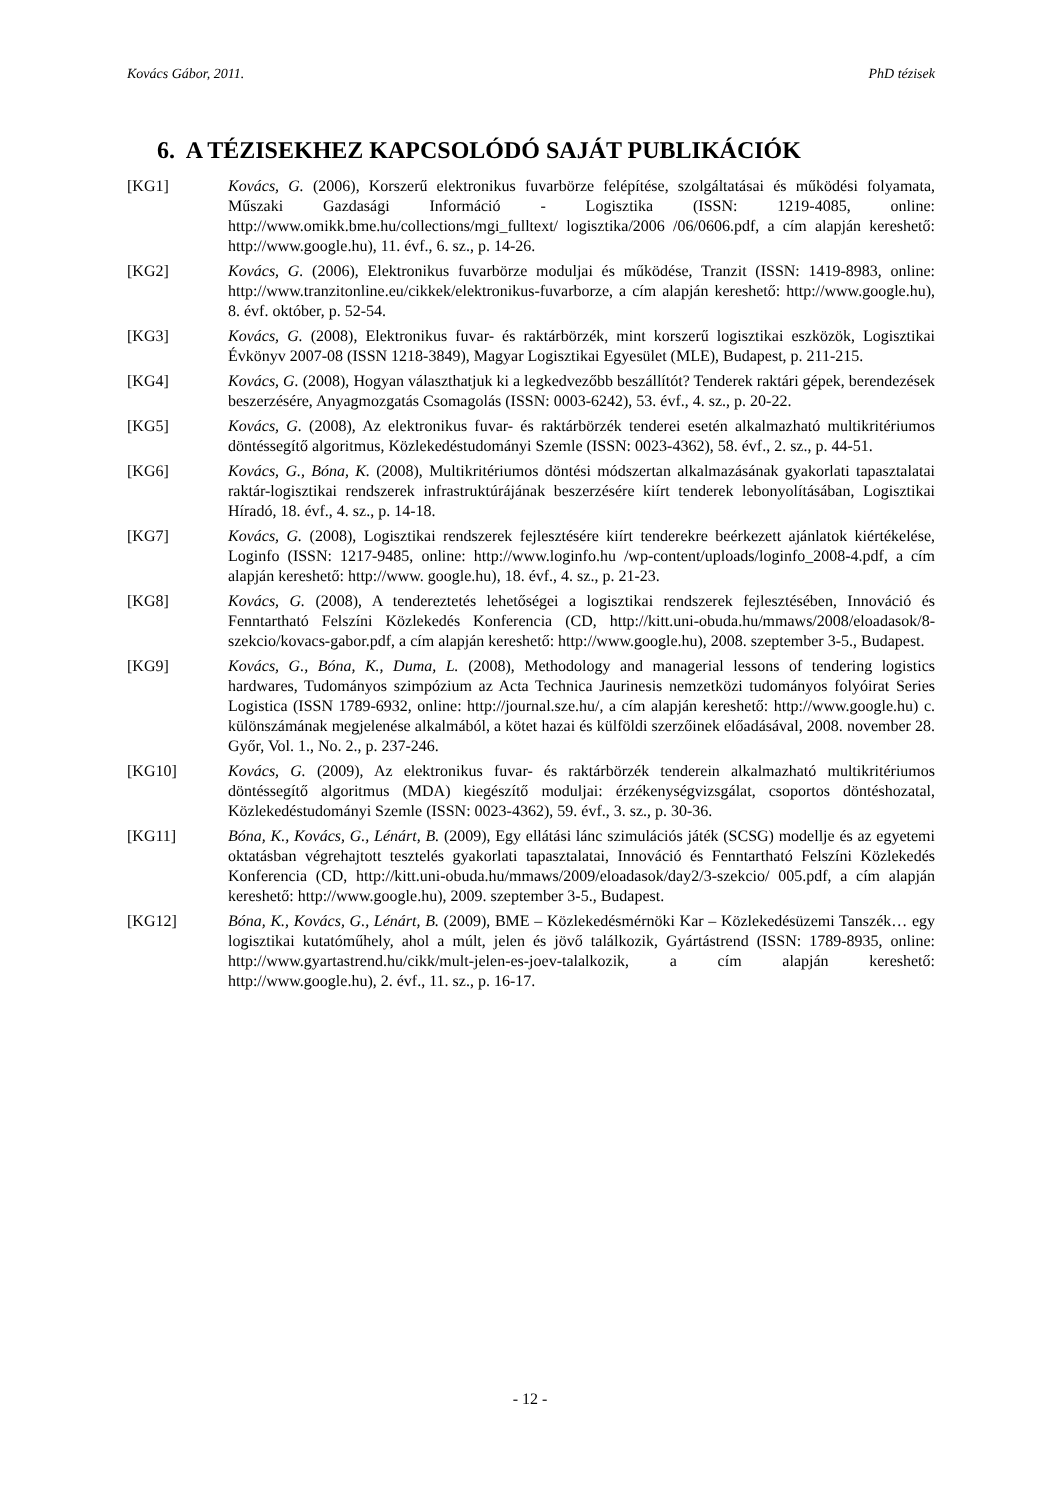Kovács Gábor, 2011. PhD tézisek
6. A TÉZISEKHEZ KAPCSOLÓDÓ SAJÁT PUBLIKÁCIÓK
[KG1] Kovács, G. (2006), Korszerű elektronikus fuvarbörze felépítése, szolgáltatásai és működési folyamata, Műszaki Gazdasági Információ - Logisztika (ISSN: 1219-4085, online: http://www.omikk.bme.hu/collections/mgi_fulltext/ logisztika/2006 /06/0606.pdf, a cím alapján kereshető: http://www.google.hu), 11. évf., 6. sz., p. 14-26.
[KG2] Kovács, G. (2006), Elektronikus fuvarbörze moduljai és működése, Tranzit (ISSN: 1419-8983, online: http://www.tranzitonline.eu/cikkek/elektronikus-fuvarborze, a cím alapján kereshető: http://www.google.hu), 8. évf. október, p. 52-54.
[KG3] Kovács, G. (2008), Elektronikus fuvar- és raktárbörzék, mint korszerű logisztikai eszközök, Logisztikai Évkönyv 2007-08 (ISSN 1218-3849), Magyar Logisztikai Egyesület (MLE), Budapest, p. 211-215.
[KG4] Kovács, G. (2008), Hogyan választhatjuk ki a legkedvezőbb beszállítót? Tenderek raktári gépek, berendezések beszerzésére, Anyagmozgatás Csomagolás (ISSN: 0003-6242), 53. évf., 4. sz., p. 20-22.
[KG5] Kovács, G. (2008), Az elektronikus fuvar- és raktárbörzék tenderei esetén alkalmazható multikritériumos döntéssegítő algoritmus, Közlekedéstudományi Szemle (ISSN: 0023-4362), 58. évf., 2. sz., p. 44-51.
[KG6] Kovács, G., Bóna, K. (2008), Multikritériumos döntési módszertan alkalmazásának gyakorlati tapasztalatai raktár-logisztikai rendszerek infrastruktúrájának beszerzésére kiírt tenderek lebonyolításában, Logisztikai Híradó, 18. évf., 4. sz., p. 14-18.
[KG7] Kovács, G. (2008), Logisztikai rendszerek fejlesztésére kiírt tenderekre beérkezett ajánlatok kiértékelése, Loginfo (ISSN: 1217-9485, online: http://www.loginfo.hu /wp-content/uploads/loginfo_2008-4.pdf, a cím alapján kereshető: http://www. google.hu), 18. évf., 4. sz., p. 21-23.
[KG8] Kovács, G. (2008), A tendereztetés lehetőségei a logisztikai rendszerek fejlesztésében, Innováció és Fenntartható Felszíni Közlekedés Konferencia (CD, http://kitt.uni-obuda.hu/mmaws/2008/eloadasok/8-szekcio/kovacs-gabor.pdf, a cím alapján kereshető: http://www.google.hu), 2008. szeptember 3-5., Budapest.
[KG9] Kovács, G., Bóna, K., Duma, L. (2008), Methodology and managerial lessons of tendering logistics hardwares, Tudományos szimpózium az Acta Technica Jaurinesis nemzetközi tudományos folyóirat Series Logistica (ISSN 1789-6932, online: http://journal.sze.hu/, a cím alapján kereshető: http://www.google.hu) c. különszámának megjelenése alkalmából, a kötet hazai és külföldi szerzőinek előadásával, 2008. november 28. Győr, Vol. 1., No. 2., p. 237-246.
[KG10] Kovács, G. (2009), Az elektronikus fuvar- és raktárbörzék tenderein alkalmazható multikritériumos döntéssegítő algoritmus (MDA) kiegészítő moduljai: érzékenységvizsgálat, csoportos döntéshozatal, Közlekedéstudományi Szemle (ISSN: 0023-4362), 59. évf., 3. sz., p. 30-36.
[KG11] Bóna, K., Kovács, G., Lénárt, B. (2009), Egy ellátási lánc szimulációs játék (SCSG) modellje és az egyetemi oktatásban végrehajtott tesztelés gyakorlati tapasztalatai, Innováció és Fenntartható Felszíni Közlekedés Konferencia (CD, http://kitt.uni-obuda.hu/mmaws/2009/eloadasok/day2/3-szekcio/ 005.pdf, a cím alapján kereshető: http://www.google.hu), 2009. szeptember 3-5., Budapest.
[KG12] Bóna, K., Kovács, G., Lénárt, B. (2009), BME – Közlekedésmérnöki Kar – Közlekedésüzemi Tanszék… egy logisztikai kutatóműhely, ahol a múlt, jelen és jövő találkozik, Gyártástrend (ISSN: 1789-8935, online: http://www.gyartastrend.hu/cikk/mult-jelen-es-joev-talalkozik, a cím alapján kereshető: http://www.google.hu), 2. évf., 11. sz., p. 16-17.
- 12 -